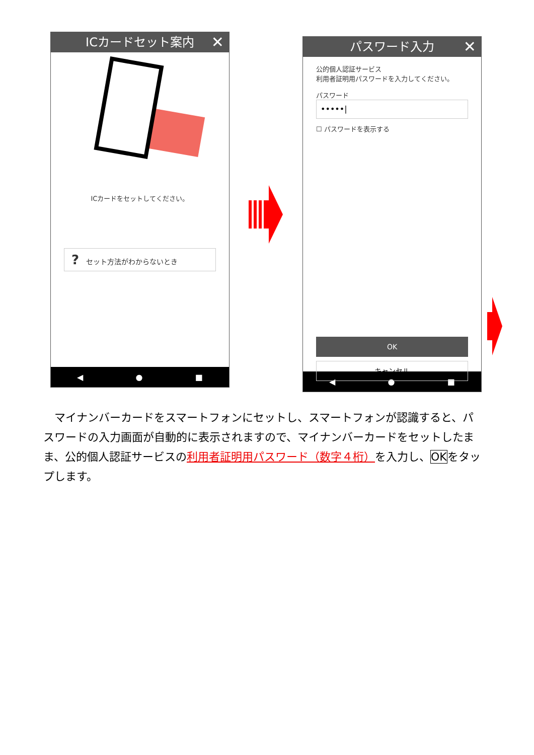ICカードセット案内 ✕
ICカードをセットしてください。
?　セット方法がわからないとき
◀ ● ■
パスワード入力 ✕
公的個人認証サービス
利用者証明用パスワードを入力してください。
パスワード
•••••|
☐ パスワードを表示する
OK
キャンセル
◀ ● ■
　マイナンバーカードをスマートフォンにセットし、スマートフォンが認識すると、パスワードの入力画面が自動的に表示されますので、マイナンバーカードをセットしたまま、公的個人認証サービスの利用者証明用パスワード（数字４桁）を入力し、OKをタップします。